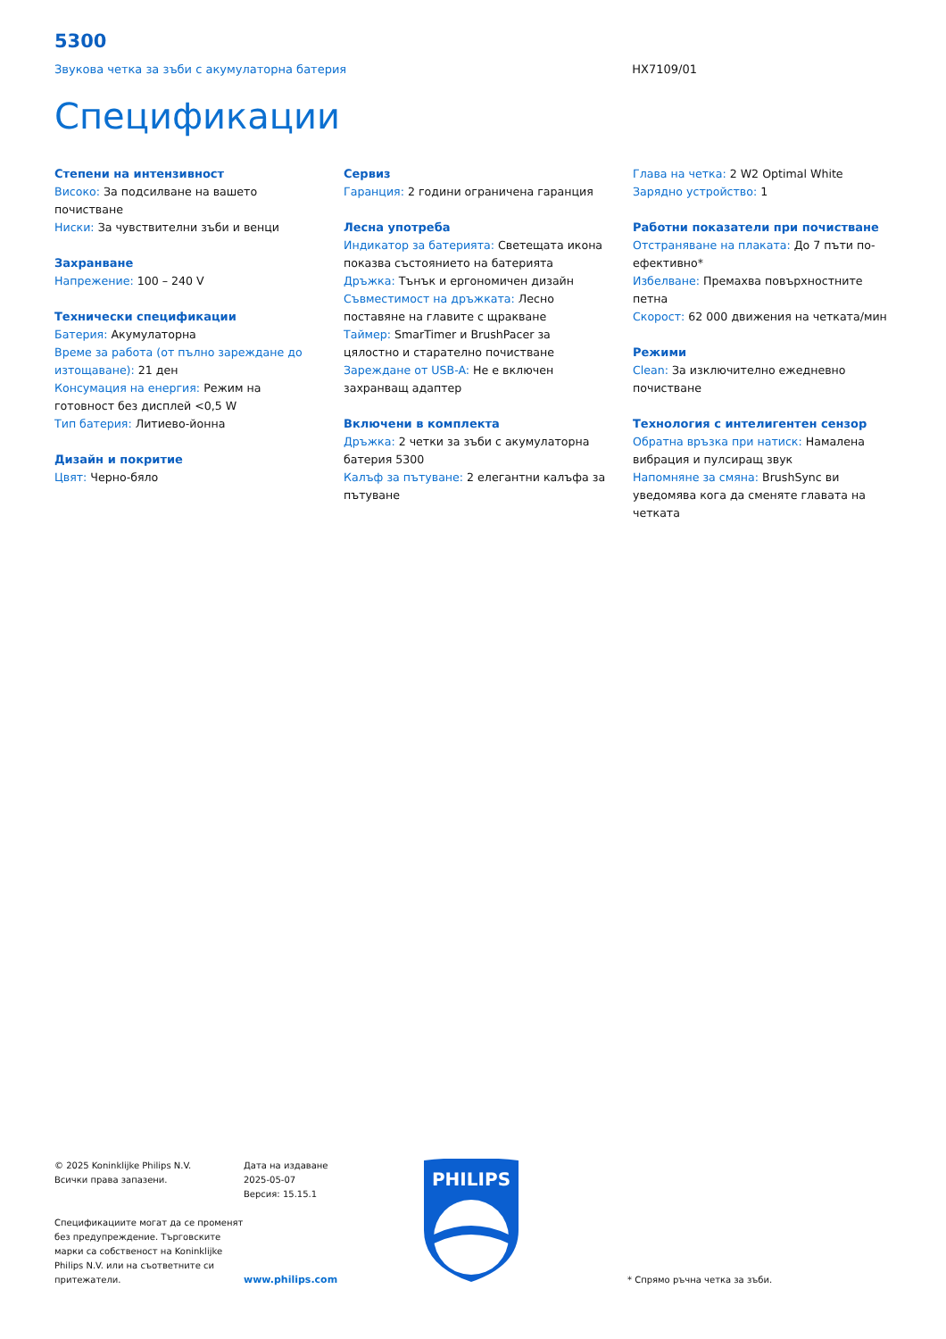5300
Звукова четка за зъби с акумулаторна батерия HX7109/01
Спецификации
Степени на интензивност
Високо: За подсилване на вашето почистване
Ниски: За чувствителни зъби и венци
Захранване
Напрежение: 100 – 240 V
Технически спецификации
Батерия: Акумулаторна
Време за работа (от пълно зареждане до изтощаване): 21 ден
Консумация на енергия: Режим на готовност без дисплей <0,5 W
Тип батерия: Литиево-йонна
Дизайн и покритие
Цвят: Черно-бяло
Сервиз
Гаранция: 2 години ограничена гаранция
Лесна употреба
Индикатор за батерията: Светещата икона показва състоянието на батерията
Дръжка: Тънък и ергономичен дизайн
Съвместимост на дръжката: Лесно поставяне на главите с щракване
Таймер: SmarTimer и BrushPacer за цялостно и старателно почистване
Зареждане от USB-A: Не е включен захранващ адаптер
Включени в комплекта
Дръжка: 2 четки за зъби с акумулаторна батерия 5300
Калъф за пътуване: 2 елегантни калъфа за пътуване
Глава на четка: 2 W2 Optimal White
Зарядно устройство: 1
Работни показатели при почистване
Отстраняване на плаката: До 7 пъти по-ефективно*
Избелване: Премахва повърхностните петна
Скорост: 62 000 движения на четката/мин
Режими
Clean: За изключително ежедневно почистване
Технология с интелигентен сензор
Обратна връзка при натиск: Намалена вибрация и пулсиращ звук
Напомняне за смяна: BrushSync ви уведомява кога да сменяте главата на четката
© 2025 Koninklijke Philips N.V.
Всички права запазени.
Спецификациите могат да се променят без предупреждение. Търговските марки са собственост на Koninklijke Philips N.V. или на съответните си притежатели.
Дата на издаване
2025-05-07
Версия: 15.15.1
www.philips.com
PHILIPS
* Спрямо ръчна четка за зъби.